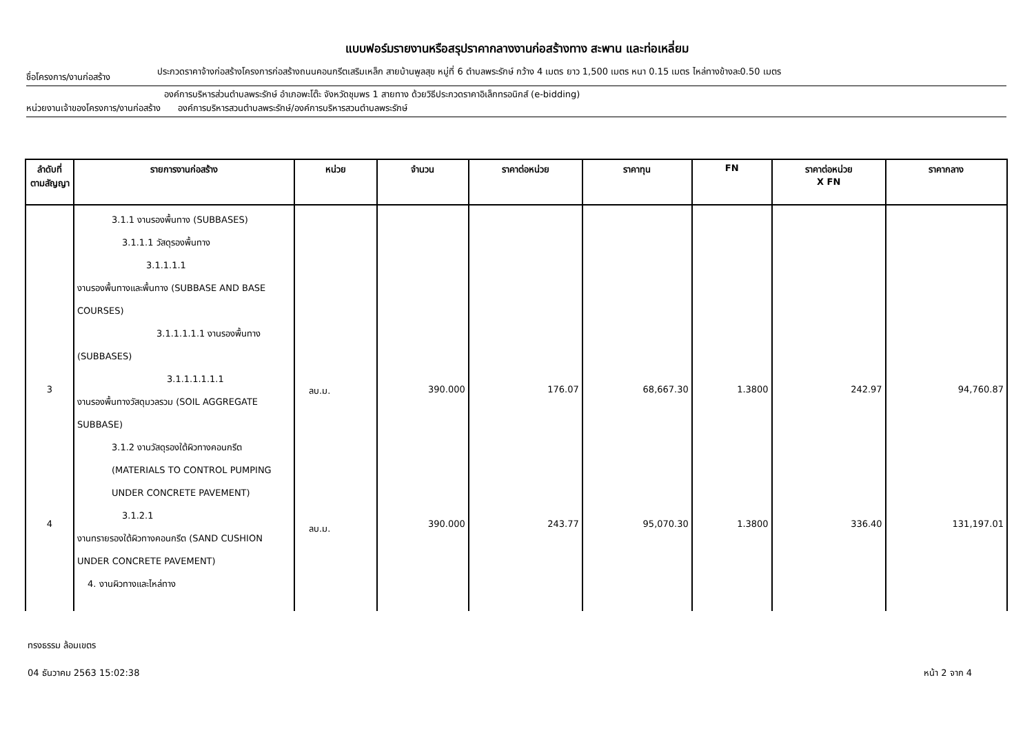แบบฟอร์มรายงานหรือสรุปราคากลางงานก่อสร้างทาง สะพาน และท่อเหลี่ยม
ชื่อโครงการ/งานก่อสร้าง
ประกวดราคาจ้างก่อสร้างโครงการก่อสร้างถนนคอนกรีตเสริมเหล็ก สายบ้านพูลสุข หมู่ที่ 6 ตำบลพระรักษ์ กว้าง 4 เมตร ยาว 1,500 เมตร หนา 0.15 เมตร ไหล่ทางข้างละ0.50 เมตร
องค์การบริหารส่วนตำบลพระรักษ์ อำเภอพะโต๊ะ จังหวัดชุมพร 1 สายทาง ด้วยวิธีประกวดราคาอิเล็กทรอนิกส์ (e-bidding)
หน่วยงานเจ้าของโครงการ/งานก่อสร้าง องค์การบริหารสวนตำบลพระรักษ์/องค์การบริหารสวนตำบลพระรักษ์
| ลำดับที่ ตามสัญญา | รายการงานก่อสร้าง | หน่วย | จำนวน | ราคาต่อหน่วย | ราคาทุน | FN | ราคาต่อหน่วย X FN | ราคากลาง |
| --- | --- | --- | --- | --- | --- | --- | --- | --- |
| 3 4 | 3.1.1 งานรองพื้นทาง (SUBBASES) 3.1.1.1 วัสดุรองพื้นทาง 3.1.1.1.1 งานรองพื้นทางและพื้นทาง (SUBBASE AND BASE COURSES) 3.1.1.1.1.1 งานรองพื้นทาง (SUBBASES) 3.1.1.1.1.1.1 งานรองพื้นทางวัสดุมวลรวม (SOIL AGGREGATE SUBBASE) 3.1.2 งานวัสดุรองใต้ผิวทางคอนกรีต (MATERIALS TO CONTROL PUMPING UNDER CONCRETE PAVEMENT) 3.1.2.1 งานทรายรองใต้ผิวทางคอนกรีต (SAND CUSHION UNDER CONCRETE PAVEMENT) 4. งานผิวทางและไหล่ทาง | ลบ.ม. ลบ.ม. | 390.000 390.000 | 176.07 243.77 | 68,667.30 95,070.30 | 1.3800 1.3800 | 242.97 336.40 | 94,760.87 131,197.01 |
ทรงธรรม ล้อมเขตร
04 ธันวาคม 2563 15:02:38 หน้า 2 จาก 4